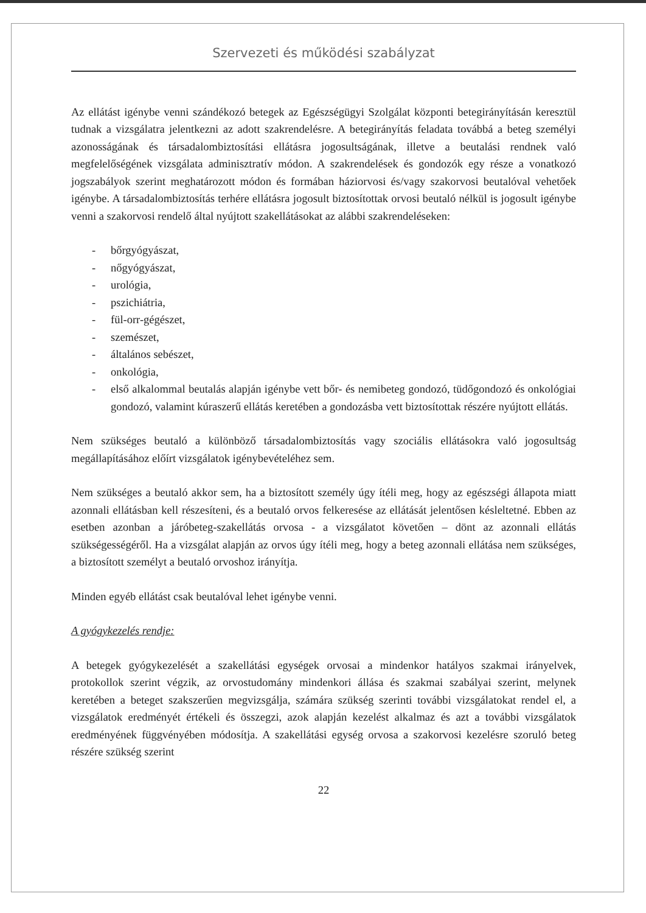Szervezeti és működési szabályzat
Az ellátást igénybe venni szándékozó betegek az Egészségügyi Szolgálat központi betegirányításán keresztül tudnak a vizsgálatra jelentkezni az adott szakrendelésre. A betegirányítás feladata továbbá a beteg személyi azonosságának és társadalombiztosítási ellátásra jogosultságának, illetve a beutalási rendnek való megfelelőségének vizsgálata adminisztratív módon. A szakrendelések és gondozók egy része a vonatkozó jogszabályok szerint meghatározott módon és formában háziorvosi és/vagy szakorvosi beutalóval vehetőek igénybe. A társadalombiztosítás terhére ellátásra jogosult biztosítottak orvosi beutaló nélkül is jogosult igénybe venni a szakorvosi rendelő által nyújtott szakellátásokat az alábbi szakrendeléseken:
- bőrgyógyászat,
- nőgyógyászat,
- urológia,
- pszichiátria,
- fül-orr-gégészet,
- szemészet,
- általános sebészet,
- onkológia,
- első alkalommal beutalás alapján igénybe vett bőr- és nemibeteg gondozó, tüdőgondozó és onkológiai gondozó, valamint kúraszerű ellátás keretében a gondozásba vett biztosítottak részére nyújtott ellátás.
Nem szükséges beutaló a különböző társadalombiztosítás vagy szociális ellátásokra való jogosultság megállapításához előírt vizsgálatok igénybevételéhez sem.
Nem szükséges a beutaló akkor sem, ha a biztosított személy úgy ítéli meg, hogy az egészségi állapota miatt azonnali ellátásban kell részesíteni, és a beutaló orvos felkeresése az ellátását jelentősen késleltetné. Ebben az esetben azonban a járóbeteg-szakellátás orvosa - a vizsgálatot követően – dönt az azonnali ellátás szükségességéről. Ha a vizsgálat alapján az orvos úgy ítéli meg, hogy a beteg azonnali ellátása nem szükséges, a biztosított személyt a beutaló orvoshoz irányítja.
Minden egyéb ellátást csak beutalóval lehet igénybe venni.
A gyógykezelés rendje:
A betegek gyógykezelését a szakellátási egységek orvosai a mindenkor hatályos szakmai irányelvek, protokollok szerint végzik, az orvostudomány mindenkori állása és szakmai szabályai szerint, melynek keretében a beteget szakszerűen megvizsgálja, számára szükség szerinti további vizsgálatokat rendel el, a vizsgálatok eredményét értékeli és összegzi, azok alapján kezelést alkalmaz és azt a további vizsgálatok eredményének függvényében módosítja. A szakellátási egység orvosa a szakorvosi kezelésre szoruló beteg részére szükség szerint
22